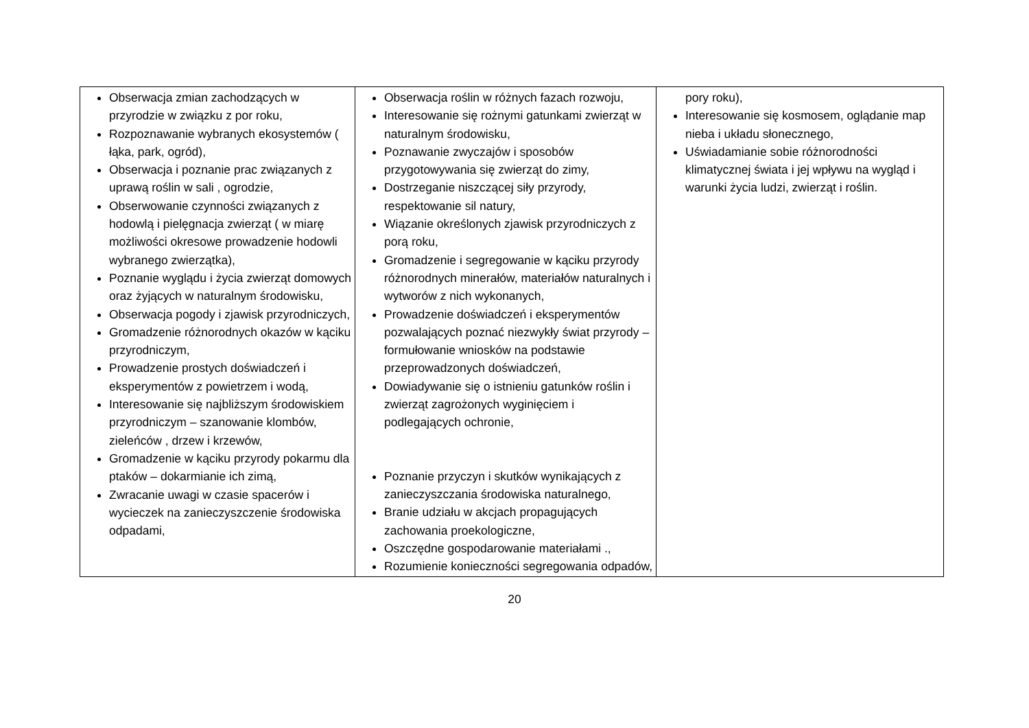| Obserwacja zmian zachodzących w przyrodzie w związku z por roku, Rozpoznawanie wybranych ekosystemów ( łąka, park, ogród), Obserwacja i poznanie prac związanych z uprawą roślin w sali , ogrodzie, Obserwowanie czynności związanych z hodowlą i pielęgnacja zwierząt ( w miarę możliwości okresowe prowadzenie hodowli wybranego zwierzątka), Poznanie wyglądu i życia zwierząt domowych oraz żyjących w naturalnym środowisku, Obserwacja pogody i zjawisk przyrodniczych, Gromadzenie różnorodnych okazów w kąciku przyrodniczym, Prowadzenie prostych doświadczeń i eksperymentów z powietrzem i wodą, Interesowanie się najbliższym środowiskiem przyrodniczym – szanowanie klombów, zieleńców , drzew i krzewów, Gromadzenie w kąciku przyrody pokarmu dla ptaków – dokarmianie ich zimą, Zwracanie uwagi w czasie spacerów i wycieczek na zanieczyszczenie środowiska odpadami, | Obserwacja roślin w różnych fazach rozwoju, Interesowanie się rożnymi gatunkami zwierząt w naturalnym środowisku, Poznawanie zwyczajów i sposobów przygotowywania się zwierząt do zimy, Dostrzeganie niszczącej siły przyrody, respektowanie sil natury, Wiązanie określonych zjawisk przyrodniczych z porą roku, Gromadzenie i segregowanie w kąciku przyrody różnorodnych minerałów, materiałów naturalnych i wytworów z nich wykonanych, Prowadzenie doświadczeń i eksperymentów pozwalających poznać niezwykły świat przyrody – formułowanie wniosków na podstawie przeprowadzonych doświadczeń, Dowiadywanie się o istnieniu gatunków roślin i zwierząt zagrożonych wyginięciem i podlegających ochronie, Poznanie przyczyn i skutków wynikających z zanieczyszczania środowiska naturalnego, Branie udziału w akcjach propagujących zachowania proekologiczne, Oszczędne gospodarowanie materiałami ., Rozumienie konieczności segregowania odpadów, | pory roku), Interesowanie się kosmosem, oglądanie map nieba i układu słonecznego, Uświadamianie sobie różnorodności klimatycznej świata i jej wpływu na wygląd i warunki życia ludzi, zwierząt i roślin. |
20